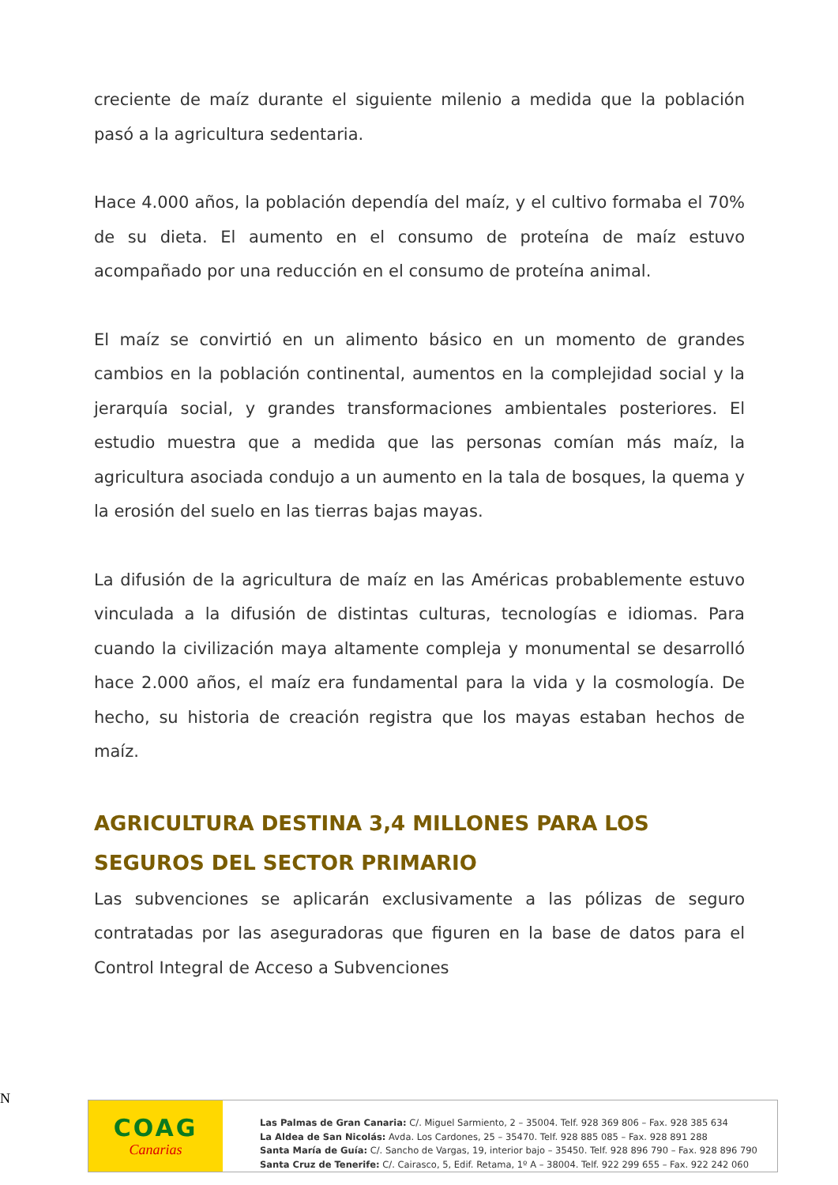creciente de maíz durante el siguiente milenio a medida que la población pasó a la agricultura sedentaria.
Hace 4.000 años, la población dependía del maíz, y el cultivo formaba el 70% de su dieta. El aumento en el consumo de proteína de maíz estuvo acompañado por una reducción en el consumo de proteína animal.
El maíz se convirtió en un alimento básico en un momento de grandes cambios en la población continental, aumentos en la complejidad social y la jerarquía social, y grandes transformaciones ambientales posteriores. El estudio muestra que a medida que las personas comían más maíz, la agricultura asociada condujo a un aumento en la tala de bosques, la quema y la erosión del suelo en las tierras bajas mayas.
La difusión de la agricultura de maíz en las Américas probablemente estuvo vinculada a la difusión de distintas culturas, tecnologías e idiomas. Para cuando la civilización maya altamente compleja y monumental se desarrolló hace 2.000 años, el maíz era fundamental para la vida y la cosmología. De hecho, su historia de creación registra que los mayas estaban hechos de maíz.
AGRICULTURA DESTINA 3,4 MILLONES PARA LOS SEGUROS DEL SECTOR PRIMARIO
Las subvenciones se aplicarán exclusivamente a las pólizas de seguro contratadas por las aseguradoras que figuren en la base de datos para el Control Integral de Acceso a Subvenciones
N
COAG
Canarias
Las Palmas de Gran Canaria: C/. Miguel Sarmiento, 2 – 35004. Telf. 928 369 806 – Fax. 928 385 634
La Aldea de San Nicolás: Avda. Los Cardones, 25 – 35470. Telf. 928 885 085 – Fax. 928 891 288
Santa María de Guía: C/. Sancho de Vargas, 19, interior bajo – 35450. Telf. 928 896 790 – Fax. 928 896 790
Santa Cruz de Tenerife: C/. Cairasco, 5, Edif. Retama, 1º A – 38004. Telf. 922 299 655 – Fax. 922 242 060